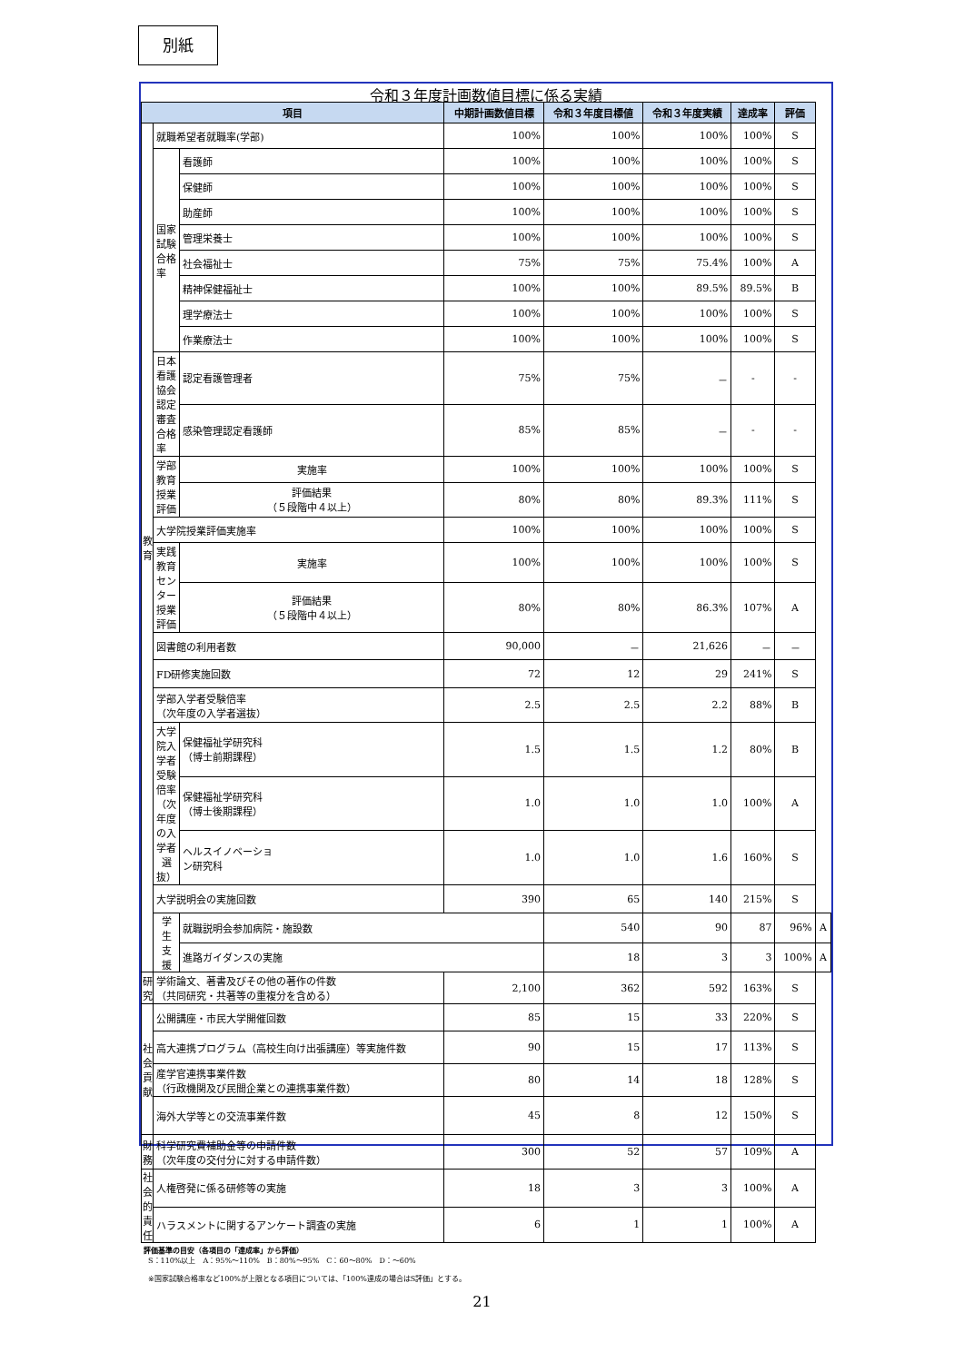別紙
令和３年度計画数値目標に係る実績
| 項目 | | | 中期計画数値目標 | 令和３年度目標値 | 令和３年度実績 | 達成率 | 評価 | |
| --- | --- | --- | --- | --- | --- | --- | --- | --- |
| 教 育 | 就職希望者就職率(学部) | | 100% | 100% | 100% | 100% | S | |
| | 国家試験合格率 | 看護師 | 100% | 100% | 100% | 100% | S | |
| | | 保健師 | 100% | 100% | 100% | 100% | S | |
| | | 助産師 | 100% | 100% | 100% | 100% | S | |
| | | 管理栄養士 | 100% | 100% | 100% | 100% | S | |
| | | 社会福祉士 | 75% | 75% | 75.4% | 100% | A | |
| | | 精神保健福祉士 | 100% | 100% | 89.5% | 89.5% | B | |
| | | 理学療法士 | 100% | 100% | 100% | 100% | S | |
| | | 作業療法士 | 100% | 100% | 100% | 100% | S | |
| | 日本看護協会認定審査 合格率 | 認定看護管理者 | 75% | 75% | － | - | - | |
| | | 感染管理認定看護師 | 85% | 85% | － | - | - | |
| | 学部教育授業評価 | 実施率 | 100% | 100% | 100% | 100% | S | |
| | | 評価結果 （５段階中４以上） | 80% | 80% | 89.3% | 111% | S | |
| | 大学院授業評価実施率 | | 100% | 100% | 100% | 100% | S | |
| | 実践教育センター 授業評価 | 実施率 | 100% | 100% | 100% | 100% | S | |
| | | 評価結果 （５段階中４以上） | 80% | 80% | 86.3% | 107% | A | |
| | 図書館の利用者数 | | 90,000 | － | 21,626 | － | － | |
| | FD研修実施回数 | | 72 | 12 | 29 | 241% | S | |
| | 学部入学者受験倍率 （次年度の入学者選抜） | | 2.5 | 2.5 | 2.2 | 88% | B | |
| | 大学院入学者受験倍率 （次年度の入学者選抜） | 保健福祉学研究科 （博士前期課程） | 1.5 | 1.5 | 1.2 | 80% | B | |
| | | 保健福祉学研究科 （博士後期課程） | 1.0 | 1.0 | 1.0 | 100% | A | |
| | | ヘルスイノベーショ ン研究科 | 1.0 | 1.0 | 1.6 | 160% | S | |
| | 大学説明会の実施回数 | | 390 | 65 | 140 | 215% | S | |
| | 学 生 支 援 | 就職説明会参加病院・施設数 | | 540 | 90 | 87 | 96% | A |
| | | 進路ガイダンスの実施 | | 18 | 3 | 3 | 100% | A |
| 研 究 | 学術論文、著書及びその他の著作の件数 （共同研究・共著等の重複分を含める） | | 2,100 | 362 | 592 | 163% | S | |
| 社 会 貢 献 | 公開講座・市民大学開催回数 | | 85 | 15 | 33 | 220% | S | |
| | 高大連携プログラム（高校生向け出張講座）等実施件数 | | 90 | 15 | 17 | 113% | S | |
| | 産学官連携事業件数 （行政機関及び民間企業との連携事業件数） | | 80 | 14 | 18 | 128% | S | |
| | 海外大学等との交流事業件数 | | 45 | 8 | 12 | 150% | S | |
| 財 務 | 科学研究費補助金等の申請件数 （次年度の交付分に対する申請件数） | | 300 | 52 | 57 | 109% | A | |
| 社 会 的 責 任 | 人権啓発に係る研修等の実施 | | 18 | 3 | 3 | 100% | A | |
| | ハラスメントに関するアンケート調査の実施 | | 6 | 1 | 1 | 100% | A | |
評価基準の目安（各項目の「達成率」から評価）
S：110%以上　A：95%～110%　B：80%～95%　C：60～80%　D：～60%
※国家試験合格率など100%が上限となる項目については、「100%達成の場合はS評価」とする。
21